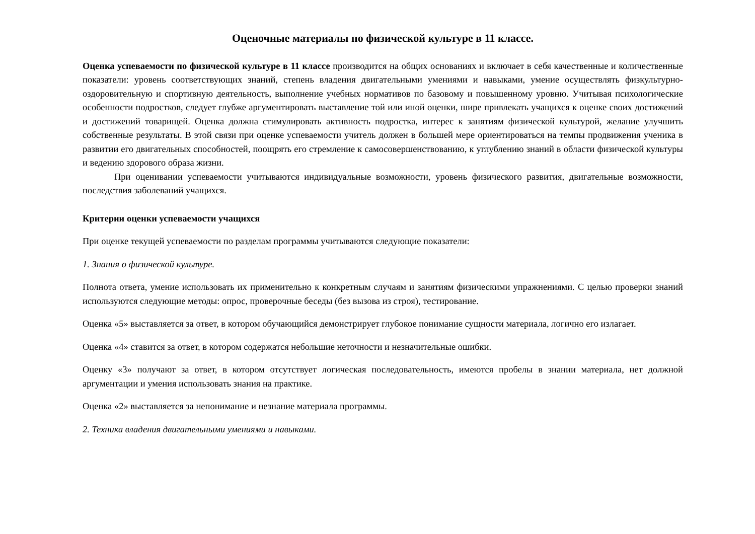Оценочные материалы по физической культуре в 11 классе.
Оценка успеваемости по физической культуре в 11 классе производится на общих основаниях и включает в себя качественные и количественные показатели: уровень соответствующих знаний, степень владения двигательными умениями и навыками, умение осуществлять физкультурно-оздоровительную и спортивную деятельность, выполнение учебных нормативов по базовому и повышенному уровню. Учитывая психологические особенности подростков, следует глубже аргументировать выставление той или иной оценки, шире привлекать учащихся к оценке своих достижений и достижений товарищей. Оценка должна стимулировать активность подростка, интерес к занятиям физической культурой, желание улучшить собственные результаты. В этой связи при оценке успеваемости учитель должен в большей мере ориентироваться на темпы продвижения ученика в развитии его двигательных способностей, поощрять его стремление к самосовершенствованию, к углублению знаний в области физической культуры и ведению здорового образа жизни.
При оценивании успеваемости учитываются индивидуальные возможности, уровень физического развития, двигательные возможности, последствия заболеваний учащихся.
Критерии оценки успеваемости учащихся
При оценке текущей успеваемости по разделам программы учитываются следующие показатели:
1. Знания о физической культуре.
Полнота ответа, умение использовать их применительно к конкретным случаям и занятиям физическими упражнениями. С целью проверки знаний используются следующие методы: опрос, проверочные беседы (без вызова из строя), тестирование.
Оценка «5» выставляется за ответ, в котором обучающийся демонстрирует глубокое понимание сущности материала, логично его излагает.
Оценка «4» ставится за ответ, в котором содержатся небольшие неточности и незначительные ошибки.
Оценку «3» получают за ответ, в котором отсутствует логическая последовательность, имеются пробелы в знании материала, нет должной аргументации и умения использовать знания на практике.
Оценка «2» выставляется за непонимание и незнание материала программы.
2. Техника владения двигательными умениями и навыками.